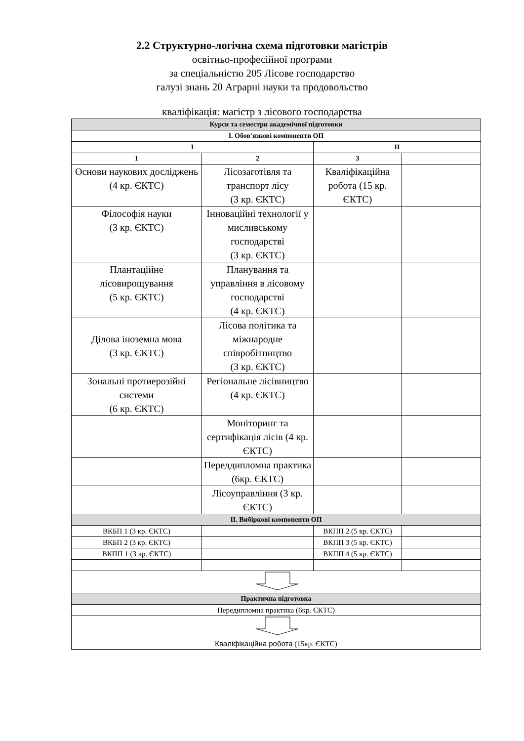2.2 Структурно-логічна схема підготовки магістрів
освітньо-професійної програми
за спеціальністю 205 Лісове господарство
галузі знань 20 Аграрні науки та продовольство
кваліфікація: магістр з лісового господарства
| Курси та семестри академічної підготовки | | | |
| --- | --- | --- | --- |
| I. Обов'язкові компоненти ОП | | | |
| I | | II | |
| 1 | 2 | 3 | |
| Основи наукових досліджень (4 кр. ЄКТС) | Лісозаготівля та транспорт лісу (3 кр. ЄКТС) | Кваліфікаційна робота (15 кр. ЄКТС) | |
| Філософія науки (3 кр. ЄКТС) | Інноваційні технології у мисливському господарстві (3 кр. ЄКТС) | | |
| Плантаційне лісовирощування (5 кр. ЄКТС) | Планування та управління в лісовому господарстві (4 кр. ЄКТС) | | |
| Ділова іноземна мова (3 кр. ЄКТС) | Лісова політика та міжнародне співробітництво (3 кр. ЄКТС) | | |
| Зональні протиерозійні системи (6 кр. ЄКТС) | Регіональне лісівництво (4 кр. ЄКТС) | | |
| | Моніторинг та сертифікація лісів (4 кр. ЄКТС) | | |
| | Переддипломна практика (6кр. ЄКТС) | | |
| | Лісоуправління (3 кр. ЄКТС) | | |
| II. Вибіркові компоненти ОП | | | |
| ВКБП 1 (3 кр. ЄКТС) | | ВКПП 2 (5 кр. ЄКТС) | |
| ВКБП 2 (3 кр. ЄКТС) | | ВКПП 3 (5 кр. ЄКТС) | |
| ВКПП 1 (3 кр. ЄКТС) | | ВКПП 4 (5 кр. ЄКТС) | |
| Практична підготовка | | | |
| Передипломна практика (6кр. ЄКТС) | | | |
| Кваліфікаційна робота (15кр. ЄКТС) | | | |